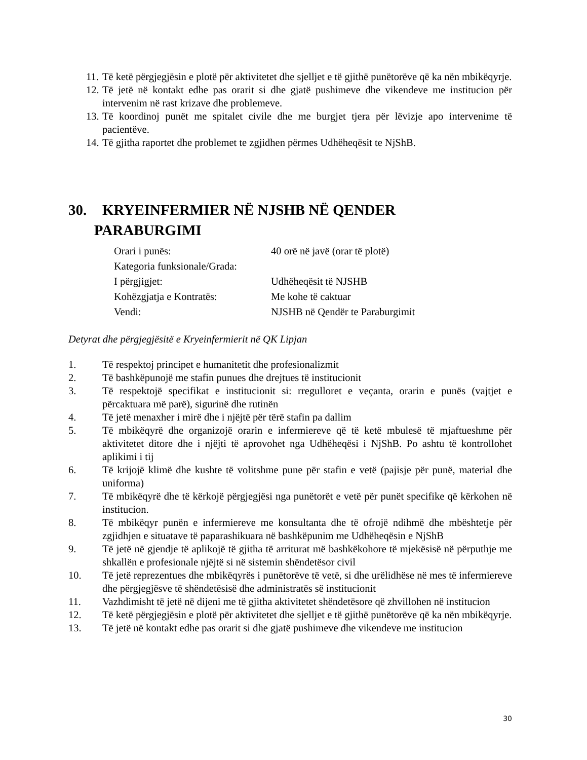11. Të ketë përgjegjësin e plotë për aktivitetet dhe sjelljet e të gjithë punëtorëve që ka nën mbikëqyrje.
12. Të jetë në kontakt edhe pas orarit si dhe gjatë pushimeve dhe vikendeve me institucion për intervenim në rast krizave dhe problemeve.
13. Të koordinoj punët me spitalet civile dhe me burgjet tjera për lëvizje apo intervenime të pacientëve.
14. Të gjitha raportet dhe problemet te zgjidhen përmes Udhëheqësit te NjShB.
30. KRYEINFERMIER NË NJSHB NË QENDER
PARABURGIMI
Orari i punës: 40 orë në javë (orar të plotë)
Kategoria funksionale/Grada:
I përgjigjet: Udhëheqësit të NJSHB
Kohëzgjatja e Kontratës: Me kohe të caktuar
Vendi: NJSHB në Qendër te Paraburgimit
Detyrat dhe përgjegjësitë e Kryeinfermierit në QK Lipjan
1. Të respektoj principet e humanitetit dhe profesionalizmit
2. Të bashkëpunojë me stafin punues dhe drejtues të institucionit
3. Të respektojë specifikat e institucionit si: rregulloret e veçanta, orarin e punës (vajtjet e përcaktuara më parë), sigurinë dhe rutinën
4. Të jetë menaxher i mirë dhe i njëjtë për tërë stafin pa dallim
5. Të mbikëqyrë dhe organizojë orarin e infermiereve që të ketë mbulesë të mjaftueshme për aktivitetet ditore dhe i njëjti të aprovohet nga Udhëheqësi i NjShB. Po ashtu të kontrollohet aplikimi i tij
6. Të krijojë klimë dhe kushte të volitshme pune për stafin e vetë (pajisje për punë, material dhe uniforma)
7. Të mbikëqyrë dhe të kërkojë përgjegjësi nga punëtorët e vetë për punët specifike që kërkohen në institucion.
8. Të mbikëqyr punën e infermiereve me konsultanta dhe të ofrojë ndihmë dhe mbështetje për zgjidhjen e situatave të paparashikuara në bashkëpunim me Udhëheqësin e NjShB
9. Të jetë në gjendje të aplikojë të gjitha të arriturat më bashkëkohore të mjekësisë në përputhje me shkallën e profesionale njëjtë si në sistemin shëndetësor civil
10. Të jetë reprezentues dhe mbikëqyrës i punëtorëve të vetë, si dhe urëlidhëse në mes të infermiereve dhe përgjegjësve të shëndetësisë dhe administratës së institucionit
11. Vazhdimisht të jetë në dijeni me të gjitha aktivitetet shëndetësore që zhvillohen në institucion
12. Të ketë përgjegjësin e plotë për aktivitetet dhe sjelljet e të gjithë punëtorëve që ka nën mbikëqyrje.
13. Të jetë në kontakt edhe pas orarit si dhe gjatë pushimeve dhe vikendeve me institucion
30